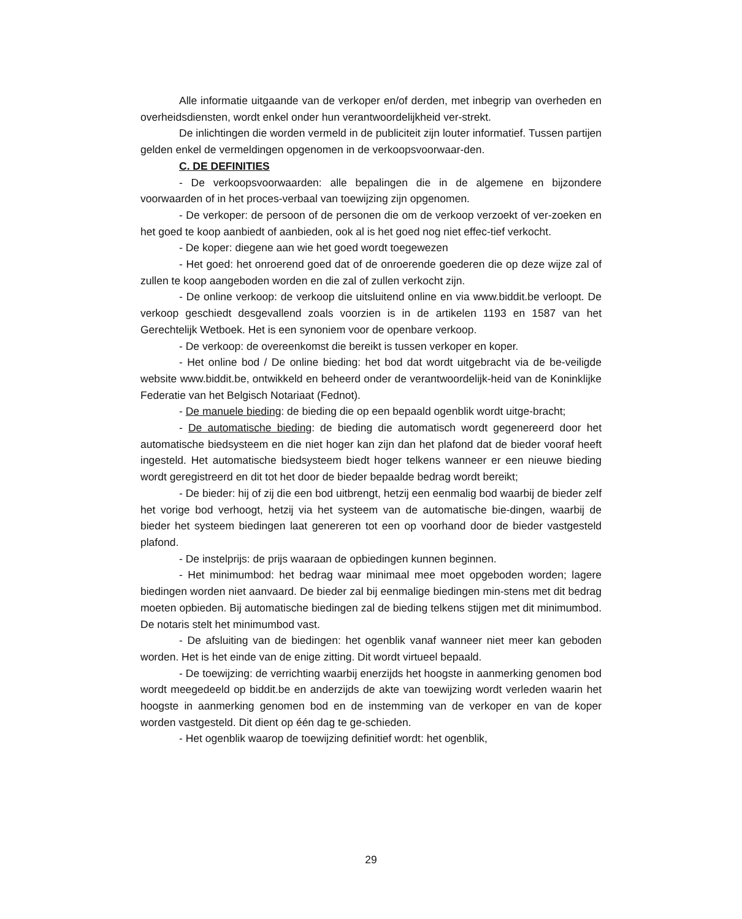Alle informatie uitgaande van de verkoper en/of derden, met inbegrip van overheden en overheidsdiensten, wordt enkel onder hun verantwoordelijkheid ver-strekt.
De inlichtingen die worden vermeld in de publiciteit zijn louter informatief. Tussen partijen gelden enkel de vermeldingen opgenomen in de verkoopsvoorwaar-den.
C. DE DEFINITIES
- De verkoopsvoorwaarden: alle bepalingen die in de algemene en bijzondere voorwaarden of in het proces-verbaal van toewijzing zijn opgenomen.
- De verkoper: de persoon of de personen die om de verkoop verzoekt of ver-zoeken en het goed te koop aanbiedt of aanbieden, ook al is het goed nog niet effec-tief verkocht.
- De koper: diegene aan wie het goed wordt toegewezen
- Het goed: het onroerend goed dat of de onroerende goederen die op deze wijze zal of zullen te koop aangeboden worden en die zal of zullen verkocht zijn.
- De online verkoop: de verkoop die uitsluitend online en via www.biddit.be verloopt. De verkoop geschiedt desgevallend zoals voorzien is in de artikelen 1193 en 1587 van het Gerechtelijk Wetboek. Het is een synoniem voor de openbare verkoop.
- De verkoop: de overeenkomst die bereikt is tussen verkoper en koper.
- Het online bod / De online bieding: het bod dat wordt uitgebracht via de be-veiligde website www.biddit.be, ontwikkeld en beheerd onder de verantwoordelijk-heid van de Koninklijke Federatie van het Belgisch Notariaat (Fednot).
- De manuele bieding: de bieding die op een bepaald ogenblik wordt uitge-bracht;
- De automatische bieding: de bieding die automatisch wordt gegenereerd door het automatische biedsysteem en die niet hoger kan zijn dan het plafond dat de bieder vooraf heeft ingesteld. Het automatische biedsysteem biedt hoger telkens wanneer er een nieuwe bieding wordt geregistreerd en dit tot het door de bieder bepaalde bedrag wordt bereikt;
- De bieder: hij of zij die een bod uitbrengt, hetzij een eenmalig bod waarbij de bieder zelf het vorige bod verhoogt, hetzij via het systeem van de automatische bie-dingen, waarbij de bieder het systeem biedingen laat genereren tot een op voorhand door de bieder vastgesteld plafond.
- De instelprijs: de prijs waaraan de opbiedingen kunnen beginnen.
- Het minimumbod: het bedrag waar minimaal mee moet opgeboden worden; lagere biedingen worden niet aanvaard. De bieder zal bij eenmalige biedingen min-stens met dit bedrag moeten opbieden. Bij automatische biedingen zal de bieding telkens stijgen met dit minimumbod. De notaris stelt het minimumbod vast.
- De afsluiting van de biedingen: het ogenblik vanaf wanneer niet meer kan geboden worden. Het is het einde van de enige zitting. Dit wordt virtueel bepaald.
- De toewijzing: de verrichting waarbij enerzijds het hoogste in aanmerking genomen bod wordt meegedeeld op biddit.be en anderzijds de akte van toewijzing wordt verleden waarin het hoogste in aanmerking genomen bod en de instemming van de verkoper en van de koper worden vastgesteld. Dit dient op één dag te ge-schieden.
- Het ogenblik waarop de toewijzing definitief wordt: het ogenblik,
29